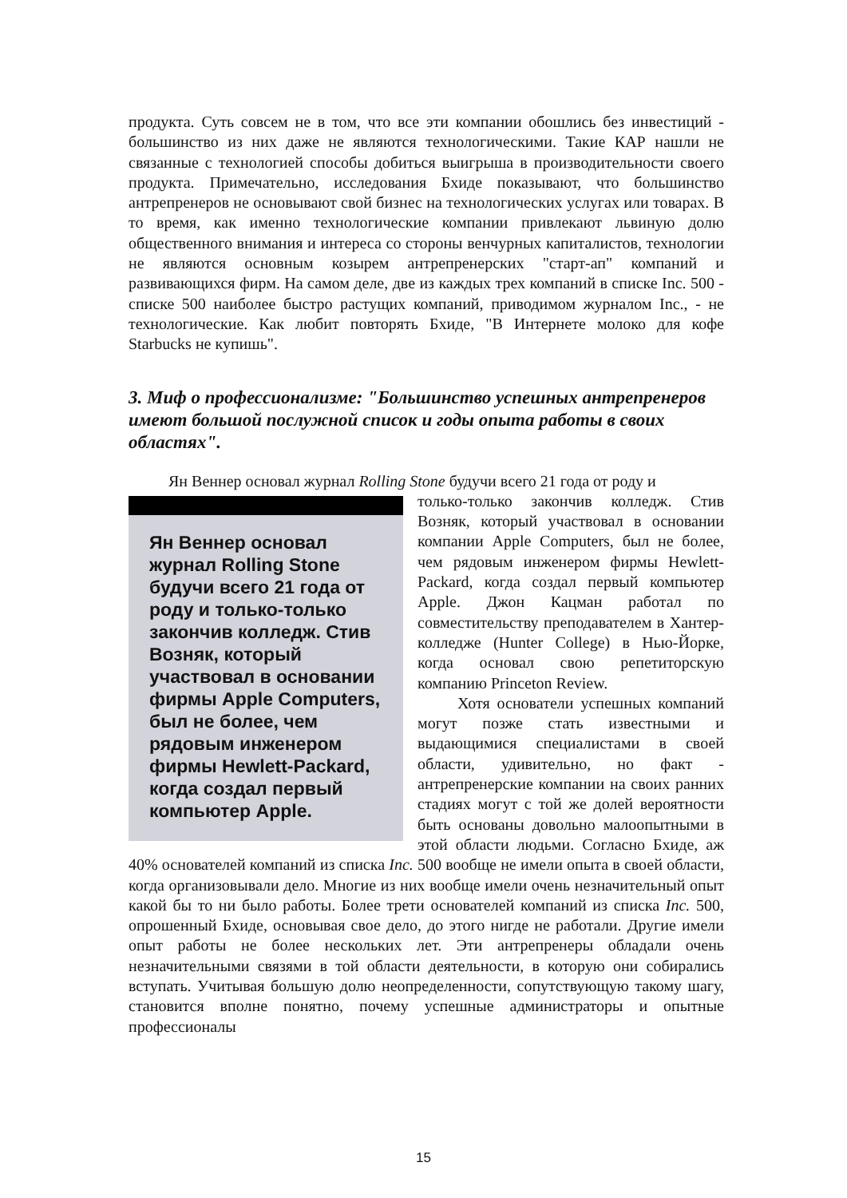продукта. Суть совсем не в том, что все эти компании обошлись без инвестиций - большинство из них даже не являются технологическими. Такие КАР нашли не связанные с технологией способы добиться выигрыша в производительности своего продукта. Примечательно, исследования Бхиде показывают, что большинство антрепренеров не основывают свой бизнес на технологических услугах или товарах. В то время, как именно технологические компании привлекают львиную долю общественного внимания и интереса со стороны венчурных капиталистов, технологии не являются основным козырем антрепренерских "старт-ап" компаний и развивающихся фирм. На самом деле, две из каждых трех компаний в списке Inc. 500 - списке 500 наиболее быстро растущих компаний, приводимом журналом Inc., - не технологические. Как любит повторять Бхиде, "В Интернете молоко для кофе Starbucks не купишь".
3. Миф о профессионализме: "Большинство успешных антрепренеров имеют большой послужной список и годы опыта работы в своих областях".
Ян Веннер основал журнал Rolling Stone будучи всего 21 года от роду и
Ян Веннер основал журнал Rolling Stone будучи всего 21 года от роду и только-только закончив колледж. Стив Возняк, который участвовал в основании фирмы Apple Computers, был не более, чем рядовым инженером фирмы Hewlett-Packard, когда создал первый компьютер Apple.
только-только закончив колледж. Стив Возняк, который участвовал в основании компании Apple Computers, был не более, чем рядовым инженером фирмы Hewlett-Packard, когда создал первый компьютер Apple. Джон Кацман работал по совместительству преподавателем в Хантер-колледже (Hunter College) в Нью-Йорке, когда основал свою репетиторскую компанию Princeton Review.
Хотя основатели успешных компаний могут позже стать известными и выдающимися специалистами в своей области, удивительно, но факт - антрепренерские компании на своих ранних стадиях могут с той же долей вероятности быть основаны довольно малоопытными в этой области людьми. Согласно Бхиде, аж 40% основателей компаний из списка Inc. 500 вообще не имели опыта в своей области, когда организовывали дело. Многие из них вообще имели очень незначительный опыт какой бы то ни было работы. Более трети основателей компаний из списка Inc. 500, опрошенный Бхиде, основывая свое дело, до этого нигде не работали. Другие имели опыт работы не более нескольких лет. Эти антрепренеры обладали очень незначительными связями в той области деятельности, в которую они собирались вступать. Учитывая большую долю неопределенности, сопутствующую такому шагу, становится вполне понятно, почему успешные администраторы и опытные профессионалы
15